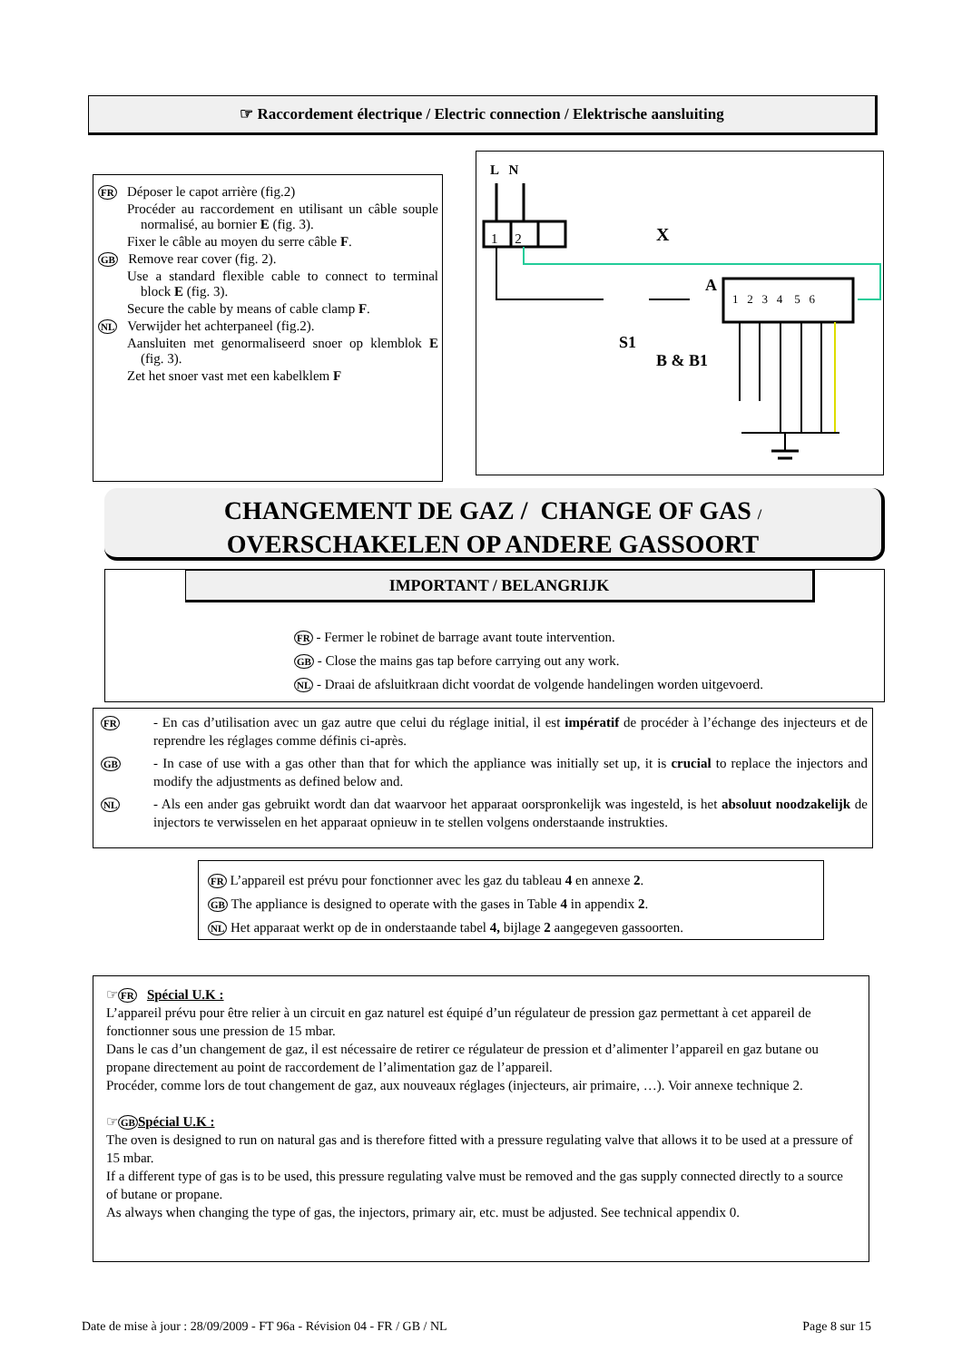☞ Raccordement électrique / Electric connection / Elektrische aansluiting
FR Déposer le capot arrière (fig.2)
Procéder au raccordement en utilisant un câble souple normalisé, au bornier E (fig. 3).
Fixer le câble au moyen du serre câble F.
GB Remove rear cover (fig. 2).
Use a standard flexible cable to connect to terminal block E (fig. 3).
Secure the cable by means of cable clamp F.
NL Verwijder het achterpaneel (fig.2).
Aansluiten met genormaliseerd snoer op klemblok E (fig. 3).
Zet het snoer vast met een kabelklem F
L N
1 2 X
A
1 2 3 4 5 6
S1
B & B1
CHANGEMENT DE GAZ / CHANGE OF GAS /
OVERSCHAKELEN OP ANDERE GASSOORT
IMPORTANT / BELANGRIJK
FR - Fermer le robinet de barrage avant toute intervention.
GB - Close the mains gas tap before carrying out any work.
NL - Draai de afsluitkraan dicht voordat de volgende handelingen worden uitgevoerd.
FR - En cas d’utilisation avec un gaz autre que celui du réglage initial, il est impératif de procéder à l’échange des injecteurs et de reprendre les réglages comme définis ci-après.
GB - In case of use with a gas other than that for which the appliance was initially set up, it is crucial to replace the injectors and modify the adjustments as defined below and.
NL - Als een ander gas gebruikt wordt dan dat waarvoor het apparaat oorspronkelijk was ingesteld, is het absoluut noodzakelijk de injectors te verwisselen en het apparaat opnieuw in te stellen volgens onderstaande instrukties.
FR L’appareil est prévu pour fonctionner avec les gaz du tableau 4 en annexe 2.
GB The appliance is designed to operate with the gases in Table 4 in appendix 2.
NL Het apparaat werkt op de in onderstaande tabel 4, bijlage 2 aangegeven gassoorten.
☞FR Spécial U.K :
L’appareil prévu pour être relier à un circuit en gaz naturel est équipé d’un régulateur de pression gaz permettant à cet appareil de fonctionner sous une pression de 15 mbar.
Dans le cas d’un changement de gaz, il est nécessaire de retirer ce régulateur de pression et d’alimenter l’appareil en gaz butane ou propane directement au point de raccordement de l’alimentation gaz de l’appareil.
Procéder, comme lors de tout changement de gaz, aux nouveaux réglages (injecteurs, air primaire, …). Voir annexe technique 2.
☞GB Spécial U.K :
The oven is designed to run on natural gas and is therefore fitted with a pressure regulating valve that allows it to be used at a pressure of 15 mbar.
If a different type of gas is to be used, this pressure regulating valve must be removed and the gas supply connected directly to a source of butane or propane.
As always when changing the type of gas, the injectors, primary air, etc. must be adjusted. See technical appendix 0.
Date de mise à jour : 28/09/2009 - FT 96a - Révision 04 - FR / GB / NL Page 8 sur 15